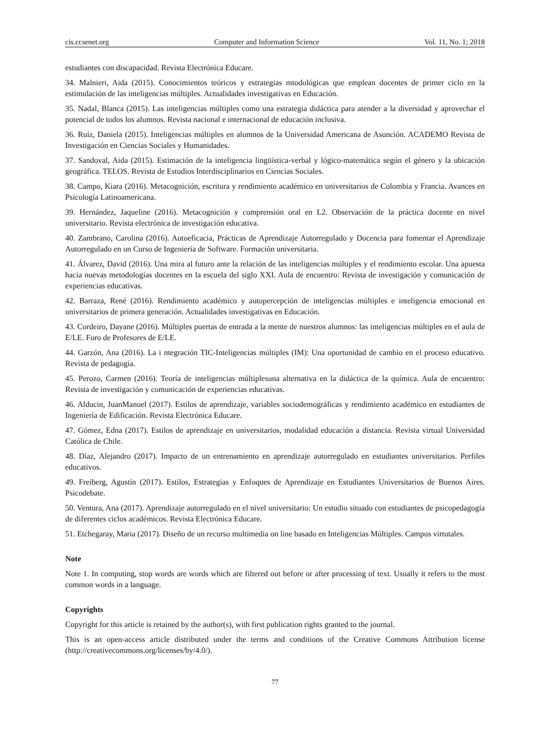cis.ccsenet.org Computer and Information Science Vol. 11, No. 1; 2018
estudiantes con discapacidad. Revista Electrónica Educare.
34. Malnieri, Aida (2015). Conocimientos teóricos y estrategias mtodológicas que emplean docentes de primer ciclo en la estimulación de las inteligencias múltiples. Actualidades investigativas en Educación.
35. Nadal, Blanca (2015). Las inteligencias múltiples como una estrategia didáctica para atender a la diversidad y aprovechar el potencial de todos los alumnos. Revista nacional e internacional de educación inclusiva.
36. Ruíz, Daniela (2015). Inteligencias múltiples en alumnos de la Universidad Americana de Asunción. ACADEMO Revista de Investigación en Ciencias Sociales y Humanidades.
37. Sandoval, Aida (2015). Estimación de la inteligencia lingüística-verbal y lógico-matemática según el género y la ubicación geográfica. TELOS. Revista de Estudios Interdisciplinarios en Ciencias Sociales.
38. Campo, Kiara (2016). Metacognición, escritura y rendimiento académico en universitarios de Colombia y Francia. Avances en Psicología Latinoamericana.
39. Hernández, Jaqueline (2016). Metacognición y comprensión oral en L2. Observación de la práctica docente en nivel universitario. Revista electrónica de investigación educativa.
40. Zambrano, Carolina (2016). Autoeficacia, Prácticas de Aprendizaje Autorregulado y Docencia para fomentar el Aprendizaje Autorregulado en un Curso de Ingeniería de Software. Formación universitaria.
41. Álvarez, David (2016). Una mira al futuro ante la relación de las inteligencias múltiples y el rendimiento escolar. Una apuesta hacia nuevas metodologías docentes en la escuela del siglo XXI. Aula de encuentro: Revista de investigación y comunicación de experiencias educativas.
42. Barraza, René (2016). Rendimiento académico y autopercepción de inteligencias múltiples e inteligencia emocional en universitarios de primera generación. Actualidades investigativas en Educación.
43. Cordeiro, Dayane (2016). Múltiples puertas de entrada a la mente de nuestros alumnos: las inteligencias múltiples en el aula de E/LE. Foro de Profesores de E/LE.
44. Garzón, Ana (2016). La i ntegración TIC-Inteligencias múltiples (IM): Una oportunidad de cambio en el proceso educativo. Revista de pedagogía.
45. Perozo, Carmen (2016). Teoría de inteligencias múltiplesuna alternativa en la didáctica de la química. Aula de encuentro: Revista de investigación y comunicación de experiencias educativas.
46. Alducin, JuanManuel (2017). Estilos de aprendizaje, variables sociodemográficas y rendimiento académico en estudiantes de Ingeniería de Edificación. Revista Electrónica Educare.
47. Gómez, Edna (2017). Estilos de aprendizaje en universitarios, modalidad educación a distancia. Revista virtual Universidad Católica de Chile.
48. Díaz, Alejandro (2017). Impacto de un entrenamiento en aprendizaje autorregulado en estudiantes universitarios. Perfiles educativos.
49. Freiberg, Agustín (2017). Estilos, Estrategias y Enfoques de Aprendizaje en Estudiantes Universitarios de Buenos Aires. Psicodebate.
50. Ventura, Ana (2017). Aprendizaje autorregulado en el nivel universitario: Un estudio situado con estudiantes de psicopedagogía de diferentes ciclos académicos. Revista Electrónica Educare.
51. Etchegaray, Maria (2017). Diseño de un recurso multimedia on line basado en Inteligencias Múltiples. Campus virtutales.
Note
Note 1. In computing, stop words are words which are filtered out before or after processing of text. Usually it refers to the most common words in a language.
Copyrights
Copyright for this article is retained by the author(s), with first publication rights granted to the journal.
This is an open-access article distributed under the terms and conditions of the Creative Commons Attribution license (http://creativecommons.org/licenses/by/4.0/).
77